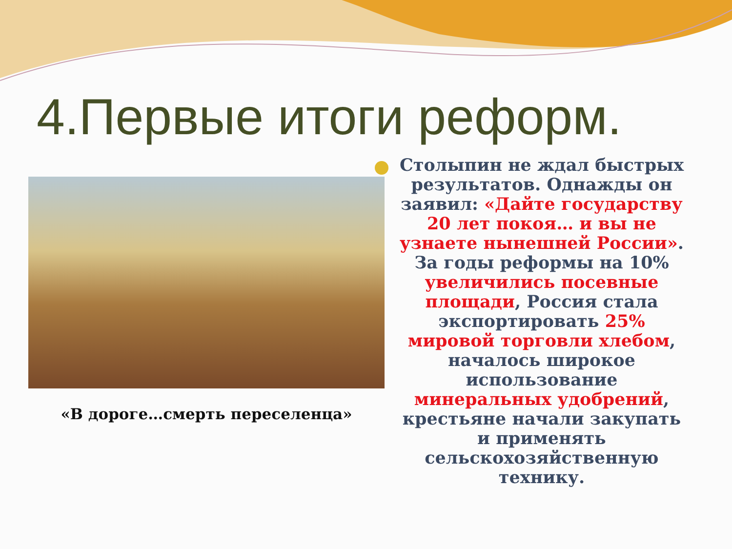4.Первые итоги реформ.
«В дороге…смерть переселенца»
Столыпин не ждал быстрых результатов. Однажды он заявил: «Дайте государству 20 лет покоя… и вы не узнаете нынешней России». За годы реформы на 10% увеличились посевные площади, Россия стала экспортировать 25% мировой торговли хлебом, началось широкое использование минеральных удобрений, крестьяне начали закупать и применять сельскохозяйственную технику.